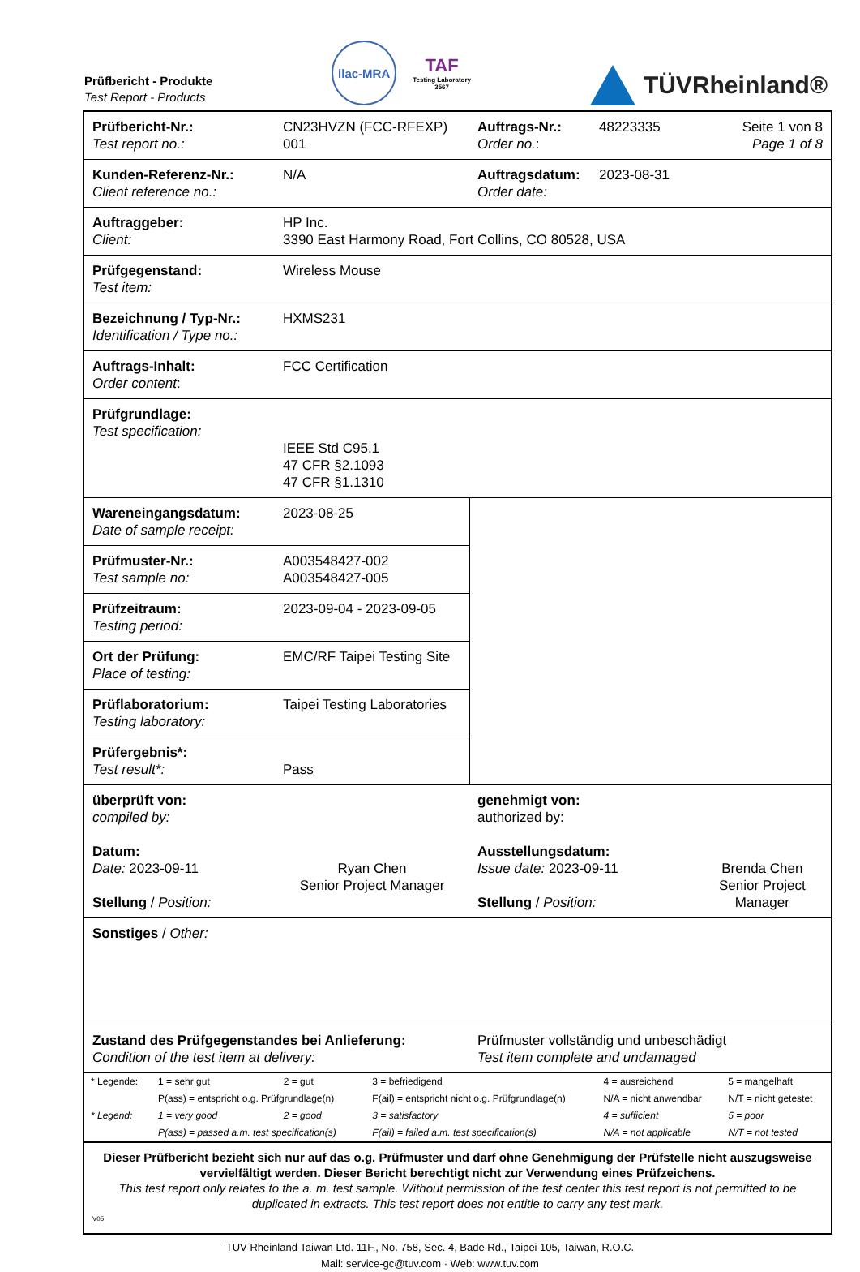Prüfbericht - Produkte
Test Report - Products
ilac-MRA
TAF
Testing Laboratory
3567
TÜVRheinland®
| Prüfbericht-Nr.: Test report no.: | CN23HVZN (FCC-RFEXP) 001 | Auftrags-Nr.: Order no. : | 48223335 | Seite 1 von 8 Page 1 of 8 |
| Kunden-Referenz-Nr.: Client reference no.: | N/A | Auftragsdatum: Order date: | 2023-08-31 | |
| Auftraggeber: Client: | HP Inc. 3390 East Harmony Road, Fort Collins, CO 80528, USA | | | |
| Prüfgegenstand: Test item: | Wireless Mouse | | | |
| Bezeichnung / Typ-Nr.: Identification / Type no.: | HXMS231 | | | |
| Auftrags-Inhalt: Order content : | FCC Certification | | | |
| Prüfgrundlage: Test specification: | IEEE Std C95.1 47 CFR §2.1093 47 CFR §1.1310 | | | |
| Wareneingangsdatum: Date of sample receipt: | 2023-08-25 | | | |
| Prüfmuster-Nr.: Test sample no: | A003548427-002 A003548427-005 | | | |
| Prüfzeitraum: Testing period: | 2023-09-04 - 2023-09-05 | | | |
| Ort der Prüfung: Place of testing: | EMC/RF Taipei Testing Site | | | |
| Prüflaboratorium: Testing laboratory: | Taipei Testing Laboratories | | | |
| Prüfergebnis*: Test result*: | Pass | | | |
| überprüft von: compiled by: Datum: Date: 2023-09-11 Stellung / Position: | Ryan Chen Senior Project Manager | genehmigt von: authorized by: Ausstellungsdatum: Issue date: 2023-09-11 Stellung / Position: | | Brenda Chen Senior Project Manager |
| Sonstiges / Other: | | | | |
| Zustand des Prüfgegenstandes bei Anlieferung: Condition of the test item at delivery: | | Prüfmuster vollständig und unbeschädigt Test item complete and undamaged | | |
| / * Legende: / 1 = sehr gut / 2 = gut / 3 = befriedigend / 4 = ausreichend / 5 = mangelhaft / / / P(ass) = entspricht o.g. Prüfgrundlage(n) / / F(ail) = entspricht nicht o.g. Prüfgrundlage(n) / N/A = nicht anwendbar / N/T = nicht getestet / / * Legend: / 1 = very good / 2 = good / 3 = satisfactory / 4 = sufficient / 5 = poor / / / P(ass) = passed a.m. test specification(s) / / F(ail) = failed a.m. test specification(s) / N/A = not applicable / N/T = not tested / | | | | |
| Dieser Prüfbericht bezieht sich nur auf das o.g. Prüfmuster und darf ohne Genehmigung der Prüfstelle nicht auszugsweise vervielfältigt werden. Dieser Bericht berechtigt nicht zur Verwendung eines Prüfzeichens. This test report only relates to the a. m. test sample. Without permission of the test center this test report is not permitted to be duplicated in extracts. This test report does not entitle to carry any test mark. V05 | | | | |
TUV Rheinland Taiwan Ltd. 11F., No. 758, Sec. 4, Bade Rd., Taipei 105, Taiwan, R.O.C.
Mail: service-gc@tuv.com · Web: www.tuv.com